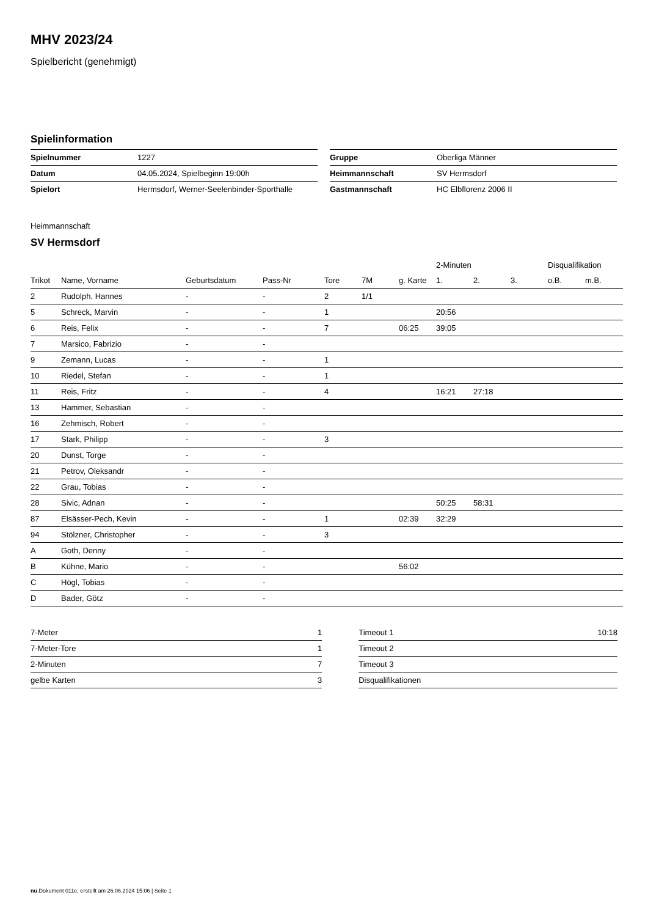MHV 2023/24
Spielbericht (genehmigt)
Spielinformation
| Spielnummer | 1227 |
| Datum | 04.05.2024, Spielbeginn 19:00h |
| Spielort | Hermsdorf, Werner-Seelenbinder-Sporthalle |
| Gruppe | Oberliga Männer |
| Heimmannschaft | SV Hermsdorf |
| Gastmannschaft | HC Elbflorenz 2006 II |
Heimmannschaft
SV Hermsdorf
| | | | | | | | 2-Minuten | | | Disqualifikation | |
| --- | --- | --- | --- | --- | --- | --- | --- | --- | --- | --- | --- |
| Trikot | Name, Vorname | Geburtsdatum | Pass-Nr | Tore | 7M | g. Karte | 1. | 2. | 3. | o.B. | m.B. |
| 2 | Rudolph, Hannes | - | - | 2 | 1/1 | | | | | | |
| 5 | Schreck, Marvin | - | - | 1 | | | 20:56 | | | | |
| 6 | Reis, Felix | - | - | 7 | | 06:25 | 39:05 | | | | |
| 7 | Marsico, Fabrizio | - | - | | | | | | | | |
| 9 | Zemann, Lucas | - | - | 1 | | | | | | | |
| 10 | Riedel, Stefan | - | - | 1 | | | | | | | |
| 11 | Reis, Fritz | - | - | 4 | | | 16:21 | 27:18 | | | |
| 13 | Hammer, Sebastian | - | - | | | | | | | | |
| 16 | Zehmisch, Robert | - | - | | | | | | | | |
| 17 | Stark, Philipp | - | - | 3 | | | | | | | |
| 20 | Dunst, Torge | - | - | | | | | | | | |
| 21 | Petrov, Oleksandr | - | - | | | | | | | | |
| 22 | Grau, Tobias | - | - | | | | | | | | |
| 28 | Sivic, Adnan | - | - | | | | 50:25 | 58:31 | | | |
| 87 | Elsässer-Pech, Kevin | - | - | 1 | | 02:39 | 32:29 | | | | |
| 94 | Stölzner, Christopher | - | - | 3 | | | | | | | |
| A | Goth, Denny | - | - | | | | | | | | |
| B | Kühne, Mario | - | - | | | 56:02 | | | | | |
| C | Högl, Tobias | - | - | | | | | | | | |
| D | Bader, Götz | - | - | | | | | | | | |
| 7-Meter | 1 |
| 7-Meter-Tore | 1 |
| 2-Minuten | 7 |
| gelbe Karten | 3 |
| Timeout 1 | 10:18 |
| Timeout 2 | |
| Timeout 3 | |
| Disqualifikationen | |
nu.Dokument 011e, erstellt am 26.06.2024 15:06 | Seite 1